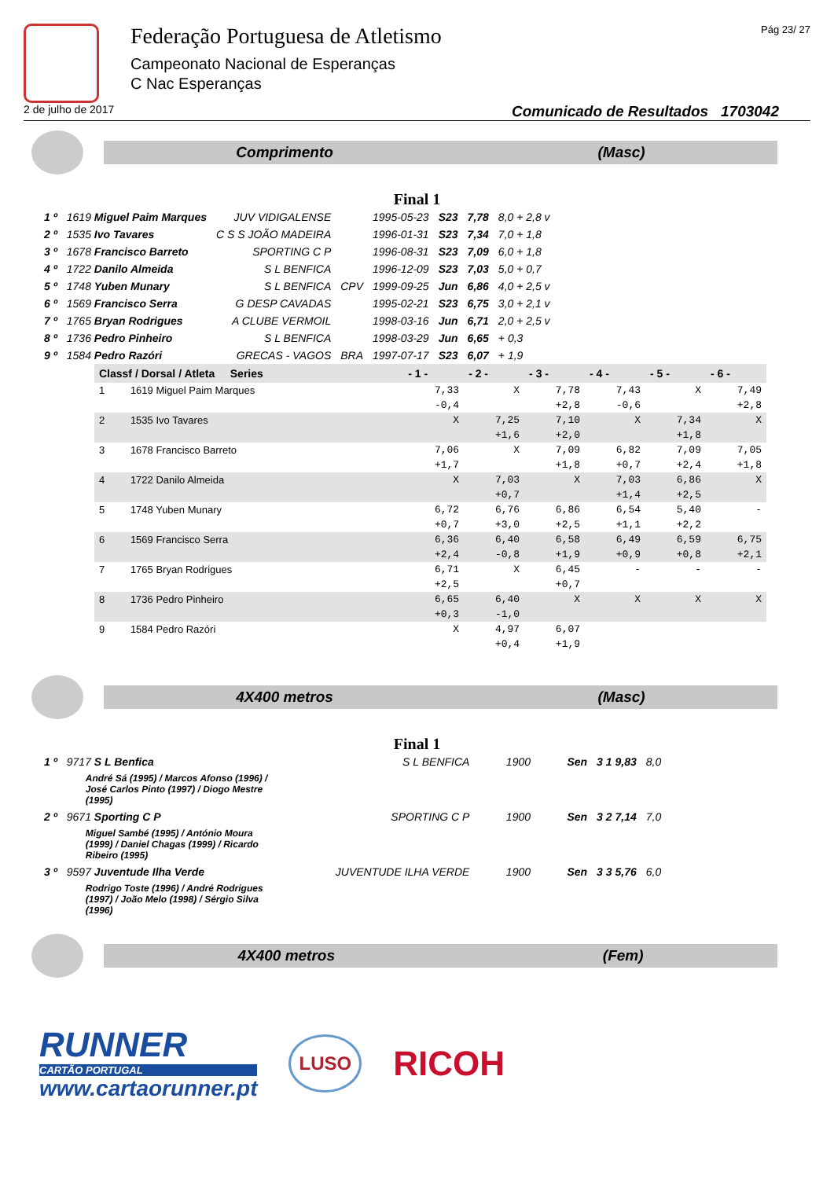Federação Portuguesa de Atletismo
Campeonato Nacional de Esperanças
C Nac Esperanças
Pág 23/ 27
2 de julho de 2017 Comunicado de Resultados 1703042
Comprimento (Masc)
Final 1
| 1 º | 1619 Miguel Paim Marques | JUV VIDIGALENSE | | 1995-05-23 | S23 | 7,78 | 8,0 + 2,8 v |
| 2 º | 1535 Ivo Tavares | C S S JOÃO MADEIRA | | 1996-01-31 | S23 | 7,34 | 7,0 + 1,8 |
| 3 º | 1678 Francisco Barreto | SPORTING C P | | 1996-08-31 | S23 | 7,09 | 6,0 + 1,8 |
| 4 º | 1722 Danilo Almeida | S L BENFICA | | 1996-12-09 | S23 | 7,03 | 5,0 + 0,7 |
| 5 º | 1748 Yuben Munary | S L BENFICA | CPV | 1999-09-25 | Jun | 6,86 | 4,0 + 2,5 v |
| 6 º | 1569 Francisco Serra | G DESP CAVADAS | | 1995-02-21 | S23 | 6,75 | 3,0 + 2,1 v |
| 7 º | 1765 Bryan Rodrigues | A CLUBE VERMOIL | | 1998-03-16 | Jun | 6,71 | 2,0 + 2,5 v |
| 8 º | 1736 Pedro Pinheiro | S L BENFICA | | 1998-03-29 | Jun | 6,65 | + 0,3 |
| 9 º | 1584 Pedro Razóri | GRECAS - VAGOS | BRA | 1997-07-17 | S23 | 6,07 | + 1,9 |
| Classf / Dorsal / Atleta Series | | - 1 - | - 2 - | - 3 - | - 4 - | - 5 - | - 6 - |
| --- | --- | --- | --- | --- | --- | --- | --- |
| 1 | 1619 Miguel Paim Marques | 7,33 | X | 7,78 | 7,43 | X | 7,49 |
| | | -0,4 | | +2,8 | -0,6 | | +2,8 |
| 2 | 1535 Ivo Tavares | X | 7,25 | 7,10 | X | 7,34 | X |
| | | | +1,6 | +2,0 | | +1,8 | |
| 3 | 1678 Francisco Barreto | 7,06 | X | 7,09 | 6,82 | 7,09 | 7,05 |
| | | +1,7 | | +1,8 | +0,7 | +2,4 | +1,8 |
| 4 | 1722 Danilo Almeida | X | 7,03 | X | 7,03 | 6,86 | X |
| | | | +0,7 | | +1,4 | +2,5 | |
| 5 | 1748 Yuben Munary | 6,72 | 6,76 | 6,86 | 6,54 | 5,40 | - |
| | | +0,7 | +3,0 | +2,5 | +1,1 | +2,2 | |
| 6 | 1569 Francisco Serra | 6,36 | 6,40 | 6,58 | 6,49 | 6,59 | 6,75 |
| | | +2,4 | -0,8 | +1,9 | +0,9 | +0,8 | +2,1 |
| 7 | 1765 Bryan Rodrigues | 6,71 | X | 6,45 | - | - | - |
| | | +2,5 | | +0,7 | | | |
| 8 | 1736 Pedro Pinheiro | 6,65 | 6,40 | X | X | X | X |
| | | +0,3 | -1,0 | | | | |
| 9 | 1584 Pedro Razóri | X | 4,97 | 6,07 | | | |
| | | | +0,4 | +1,9 | | | |
4X400 metros (Masc)
Final 1
| 1 º | 9717 S L Benfica | S L BENFICA | 1900 | Sen | 3 1 9,83 | 8,0 |
| | André Sá (1995) / Marcos Afonso (1996) / José Carlos Pinto (1997) / Diogo Mestre (1995) | | | | | |
| 2 º | 9671 Sporting C P | SPORTING C P | 1900 | Sen | 3 2 7,14 | 7,0 |
| | Miguel Sambé (1995) / António Moura (1999) / Daniel Chagas (1999) / Ricardo Ribeiro (1995) | | | | | |
| 3 º | 9597 Juventude Ilha Verde | JUVENTUDE ILHA VERDE | 1900 | Sen | 3 3 5,76 | 6,0 |
| | Rodrigo Toste (1996) / André Rodrigues (1997) / João Melo (1998) / Sérgio Silva (1996) | | | | | |
4X400 metros (Fem)
RUNNER
CARTÃO PORTUGAL
www.cartaorunner.pt
LUSO
RICOH